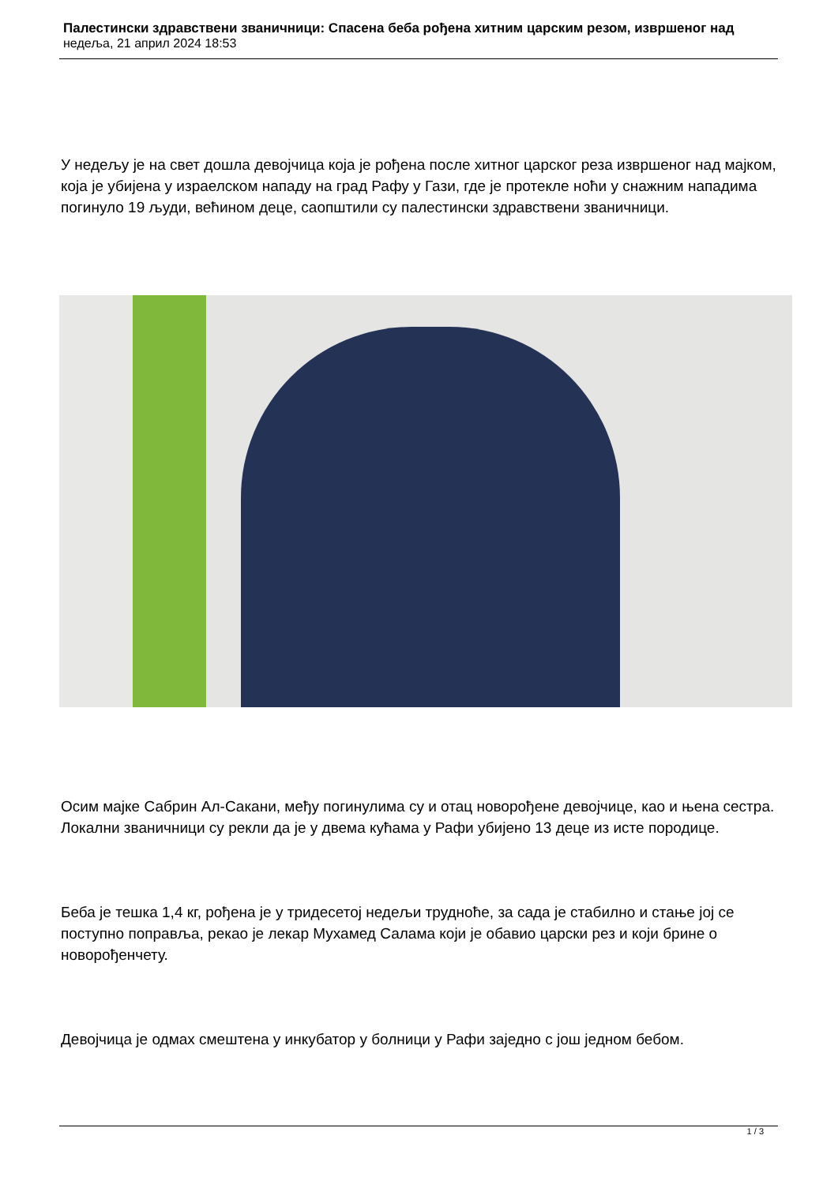Палестински здравствени званичници: Спасена беба рођена хитним царским резом, извршеног над
недеља, 21 април 2024 18:53
У недељу је на свет дошла девојчица која је рођена после хитног царског реза извршеног над мајком, која је убијена у израелском нападу на град Рафу у Гази, где је протекле ноћи у снажним нападима погинуло 19 људи, већином деце, саопштили су палестински здравствени званичници.
Осим мајке Сабрин Ал-Сакани, међу погинулима су и отац новорођене девојчице, као и њена сестра. Локални званичници су рекли да је у двема кућама у Рафи убијено 13 деце из исте породице.
Беба је тешка 1,4 кг, рођена је у тридесетој недељи трудноће, за сада је стабилно и стање јој се поступно поправља, рекао је лекар Мухамед Салама који је обавио царски рез и који брине о новорођенчету.
Девојчица је одмах смештена у инкубатор у болници у Рафи заједно с још једном бебом.
1 / 3